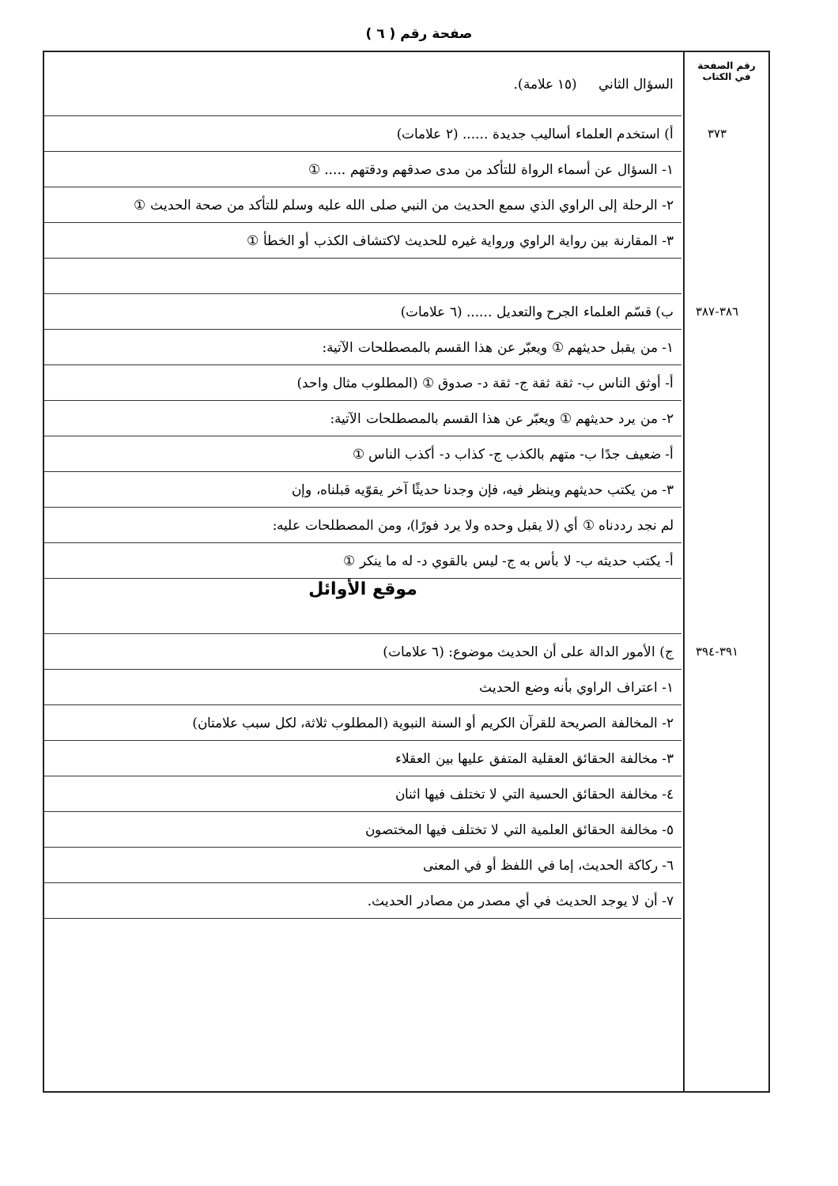صفحة رقم ( ٦ )
رقم الصفحة
في الكتاب
السؤال الثاني (١٥ علامة).
٣٧٣ أ) استخدم العلماء أساليب جديدة ...... (٢ علامات)
١- السؤال عن أسماء الرواة للتأكد من مدى صدقهم ودقتهم ..... ①
٢- الرحلة إلى الراوي الذي سمع الحديث من النبي صلى الله عليه وسلم للتأكد من صحة الحديث ①
٣- المقارنة بين رواية الراوي ورواية غيره للحديث لاكتشاف الكذب أو الخطأ ①
٣٨٦-٣٨٧ ب) قسّم العلماء الجرح والتعديل ...... (٦ علامات)
١- من يقبل حديثهم ① ويعبّر عن هذا القسم بالمصطلحات الآتية:
أ- أوثق الناس ب- ثقة ثقة ج- ثقة د- صدوق ① (المطلوب مثال واحد)
٢- من يرد حديثهم ① ويعبّر عن هذا القسم بالمصطلحات الآتية:
أ- ضعيف جدًا ب- متهم بالكذب ج- كذاب د- أكذب الناس ①
٣- من يكتب حديثهم وينظر فيه، فإن وجدنا حديثًا آخر يقوّيه قبلناه، وإن
لم نجد رددناه ① أي (لا يقبل وحده ولا يرد فورًا)، ومن المصطلحات عليه:
أ- يكتب حديثه ب- لا بأس به ج- ليس بالقوي د- له ما ينكر ①
موقع الأوائل
٣٩١-٣٩٤ ج) الأمور الدالة على أن الحديث موضوع: (٦ علامات)
١- اعتراف الراوي بأنه وضع الحديث
٢- المخالفة الصريحة للقرآن الكريم أو السنة النبوية (المطلوب ثلاثة، لكل سبب علامتان)
٣- مخالفة الحقائق العقلية المتفق عليها بين العقلاء
٤- مخالفة الحقائق الحسية التي لا تختلف فيها اثنان
٥- مخالفة الحقائق العلمية التي لا تختلف فيها المختصون
٦- ركاكة الحديث، إما في اللفظ أو في المعنى
٧- أن لا يوجد الحديث في أي مصدر من مصادر الحديث.